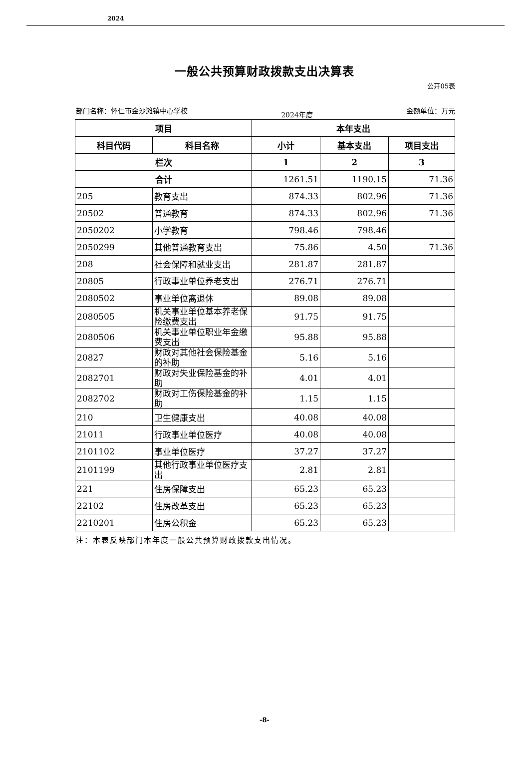2024
一般公共预算财政拨款支出决算表
公开05表
部门名称：怀仁市金沙滩镇中心学校 2024年度 金额单位：万元
| 项目 | | 本年支出 | | |
| --- | --- | --- | --- | --- |
| 科目代码 | 科目名称 | 小计 | 基本支出 | 项目支出 |
| 栏次 | | 1 | 2 | 3 |
| 合计 | | 1261.51 | 1190.15 | 71.36 |
| 205 | 教育支出 | 874.33 | 802.96 | 71.36 |
| 20502 | 普通教育 | 874.33 | 802.96 | 71.36 |
| 2050202 | 小学教育 | 798.46 | 798.46 | |
| 2050299 | 其他普通教育支出 | 75.86 | 4.50 | 71.36 |
| 208 | 社会保障和就业支出 | 281.87 | 281.87 | |
| 20805 | 行政事业单位养老支出 | 276.71 | 276.71 | |
| 2080502 | 事业单位离退休 | 89.08 | 89.08 | |
| 2080505 | 机关事业单位基本养老保险缴费支出 | 91.75 | 91.75 | |
| 2080506 | 机关事业单位职业年金缴费支出 | 95.88 | 95.88 | |
| 20827 | 财政对其他社会保险基金的补助 | 5.16 | 5.16 | |
| 2082701 | 财政对失业保险基金的补助 | 4.01 | 4.01 | |
| 2082702 | 财政对工伤保险基金的补助 | 1.15 | 1.15 | |
| 210 | 卫生健康支出 | 40.08 | 40.08 | |
| 21011 | 行政事业单位医疗 | 40.08 | 40.08 | |
| 2101102 | 事业单位医疗 | 37.27 | 37.27 | |
| 2101199 | 其他行政事业单位医疗支出 | 2.81 | 2.81 | |
| 221 | 住房保障支出 | 65.23 | 65.23 | |
| 22102 | 住房改革支出 | 65.23 | 65.23 | |
| 2210201 | 住房公积金 | 65.23 | 65.23 | |
注：本表反映部门本年度一般公共预算财政拨款支出情况。
-8-